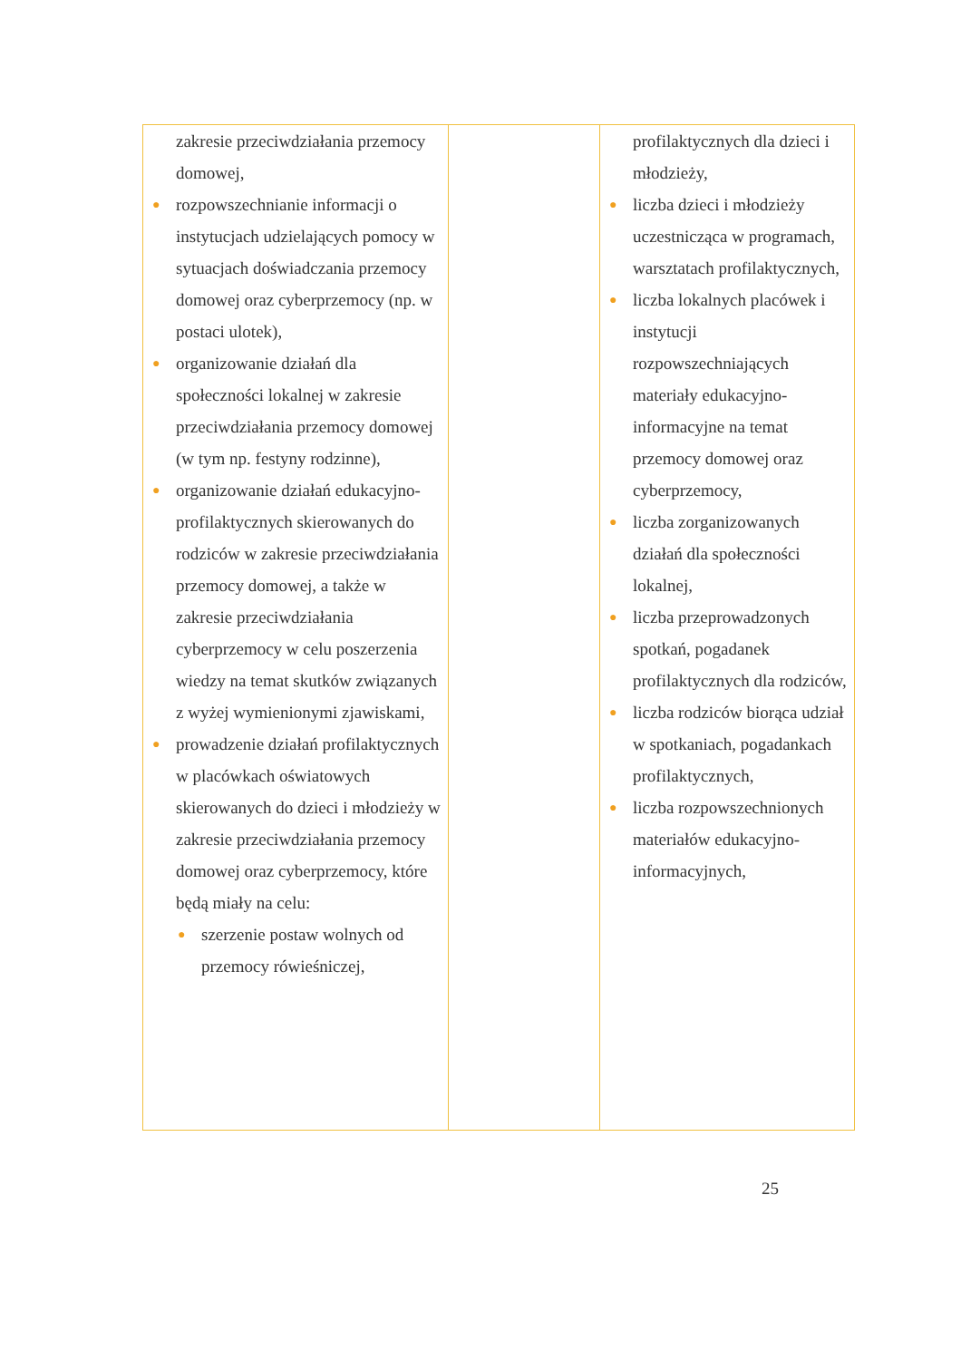| zakresie przeciwdziałania przemocy domowej, ● rozpowszechnianie informacji o instytucjach udzielających pomocy w sytuacjach doświadczania przemocy domowej oraz cyberprzemocy (np. w postaci ulotek), ● organizowanie działań dla społeczności lokalnej w zakresie przeciwdziałania przemocy domowej (w tym np. festyny rodzinne), ● organizowanie działań edukacyjno-profilaktycznych skierowanych do rodziców w zakresie przeciwdziałania przemocy domowej, a także w zakresie przeciwdziałania cyberprzemocy w celu poszerzenia wiedzy na temat skutków związanych z wyżej wymienionymi zjawiskami, ● prowadzenie działań profilaktycznych w placówkach oświatowych skierowanych do dzieci i młodzieży w zakresie przeciwdziałania przemocy domowej oraz cyberprzemocy, które będą miały na celu: ● szerzenie postaw wolnych od przemocy rówieśniczej, | | profilaktycznych dla dzieci i młodzieży, ● liczba dzieci i młodzieży uczestnicząca w programach, warsztatach profilaktycznych, ● liczba lokalnych placówek i instytucji rozpowszechniających materiały edukacyjno-informacyjne na temat przemocy domowej oraz cyberprzemocy, ● liczba zorganizowanych działań dla społeczności lokalnej, ● liczba przeprowadzonych spotkań, pogadanek profilaktycznych dla rodziców, ● liczba rodziców biorąca udział w spotkaniach, pogadankach profilaktycznych, ● liczba rozpowszechnionych materiałów edukacyjno-informacyjnych, |
25